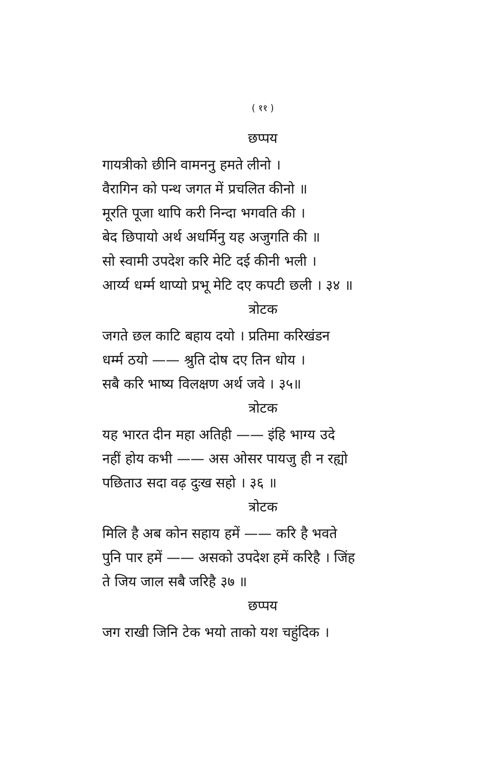( ११ )
छप्पय
गायत्रीको छीनि वामननु हमते लीनो ।
वैरागिन को पन्थ जगत में प्रचलित कीनो ॥
मूरति पूजा थापि करी निन्दा भगवति की ।
बेद छिपायो अर्थ अधर्मिनु यह अजुगति की ॥
सो स्वामी उपदेश करि मेटि दई कीनी भली ।
आर्य्य धर्म्म थाप्यो प्रभू मेटि दए कपटी छली । ३४ ॥
त्रोटक
जगते छल काटि बहाय दयो । प्रतिमा करिखंडन
धर्म्म ठयो —— श्रुति दोष दए तिन धोय ।
सबै करि भाष्य विलक्षण अर्थ जवे । ३५॥
त्रोटक
यह भारत दीन महा अतिही —— इंहि भाग्य उदे
नहीं होय कभी —— अस ओसर पायजु ही न रह्यो
पछिताउ सदा वढ़ दुःख सहो । ३६ ॥
त्रोटक
मिलि है अब कोन सहाय हमें —— करि है भवते
पुनि पार हमें —— असको उपदेश हमें करिहै । जिंह
ते जिय जाल सबै जरिहै ३७ ॥
छप्पय
जग राखी जिनि टेक भयो ताको यश चहुंदिक ।